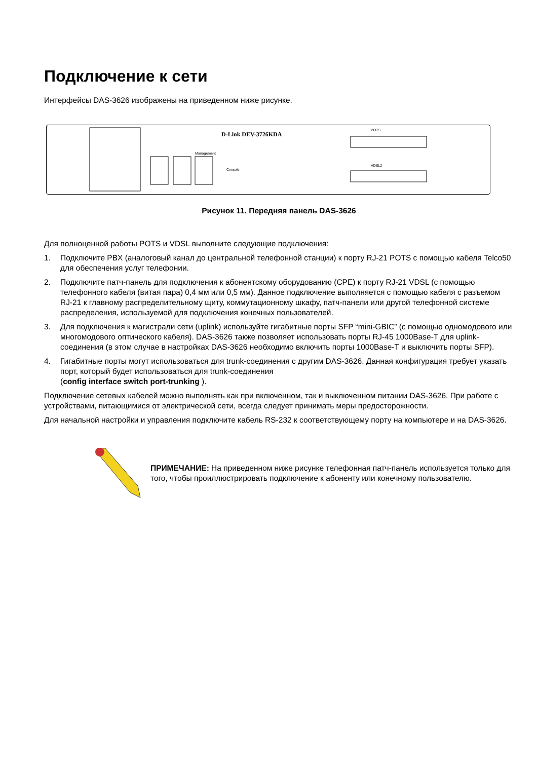Подключение к сети
Интерфейсы DAS-3626 изображены на приведенном ниже рисунке.
D-Link DEV-3726KDA
POTS
VDSL2
Console
Management
Рисунок 11. Передняя панель DAS-3626
Для полноценной работы POTS и VDSL выполните следующие подключения:
1. Подключите PBX (аналоговый канал до центральной телефонной станции) к порту RJ-21 POTS с помощью кабеля Telco50 для обеспечения услуг телефонии.
2. Подключите патч-панель для подключения к абонентскому оборудованию (CPE) к порту RJ-21 VDSL (с помощью телефонного кабеля (витая пара) 0,4 мм или 0,5 мм). Данное подключение выполняется с помощью кабеля с разъемом RJ-21 к главному распределительному щиту, коммутационному шкафу, патч-панели или другой телефонной системе распределения, используемой для подключения конечных пользователей.
3. Для подключения к магистрали сети (uplink) используйте гигабитные порты SFP “mini-GBIC” (с помощью одномодового или многомодового оптического кабеля). DAS-3626 также позволяет использовать порты RJ-45 1000Base-T для uplink-соединения (в этом случае в настройках DAS-3626 необходимо включить порты 1000Base-T и выключить порты SFP).
4. Гигабитные порты могут использоваться для trunk-соединения с другим DAS-3626. Данная конфигурация требует указать порт, который будет использоваться для trunk-соединения
(config interface switch port-trunking ).
Подключение сетевых кабелей можно выполнять как при включенном, так и выключенном питании DAS-3626. При работе с устройствами, питающимися от электрической сети, всегда следует принимать меры предосторожности.
Для начальной настройки и управления подключите кабель RS-232 к соответствующему порту на компьютере и на DAS-3626.
ПРИМЕЧАНИЕ: На приведенном ниже рисунке телефонная патч-панель используется только для того, чтобы проиллюстрировать подключение к абоненту или конечному пользователю.